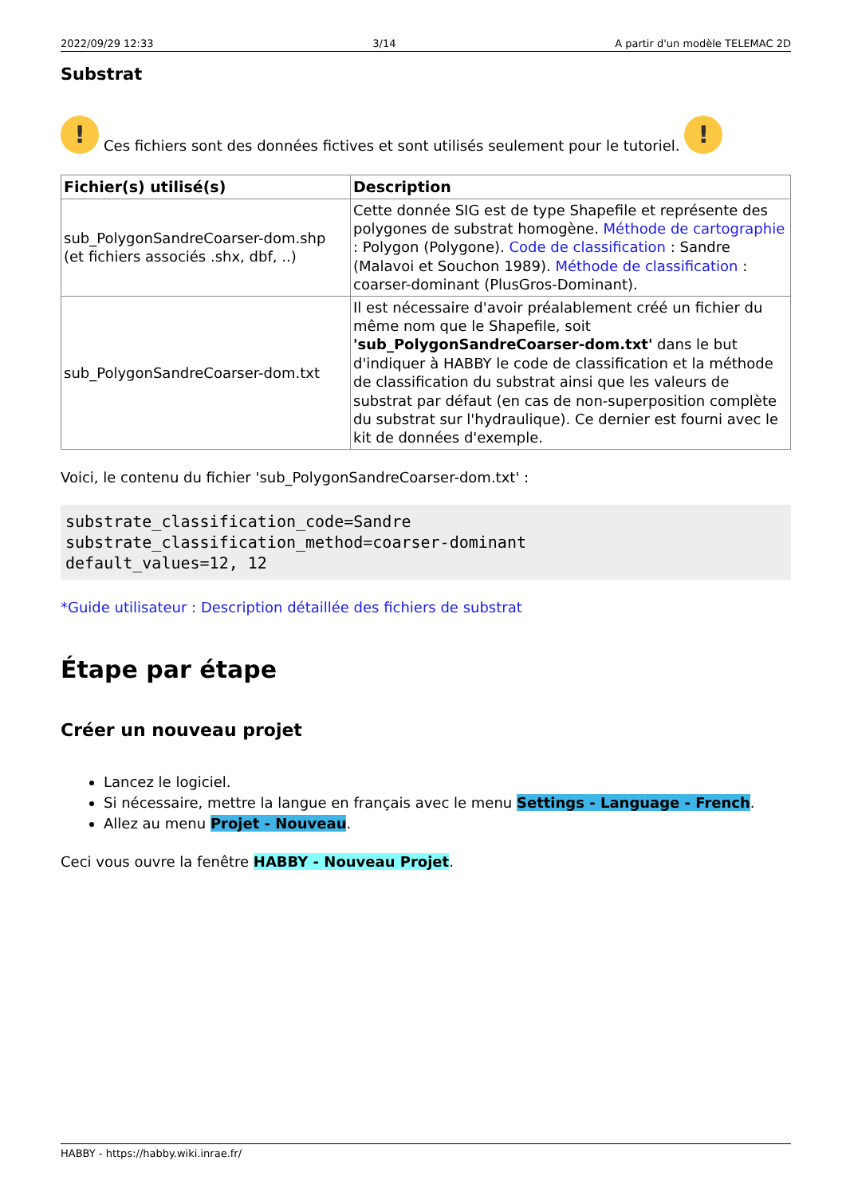2022/09/29 12:33 3/14 A partir d'un modèle TELEMAC 2D
Substrat
!
Ces fichiers sont des données fictives et sont utilisés seulement pour le tutoriel.
!
| Fichier(s) utilisé(s) | Description |
| --- | --- |
| sub_PolygonSandreCoarser-dom.shp (et fichiers associés .shx, dbf, ..) | Cette donnée SIG est de type Shapefile et représente des polygones de substrat homogène. Méthode de cartographie : Polygon (Polygone). Code de classification : Sandre (Malavoi et Souchon 1989). Méthode de classification : coarser-dominant (PlusGros-Dominant). |
| sub_PolygonSandreCoarser-dom.txt | Il est nécessaire d'avoir préalablement créé un fichier du même nom que le Shapefile, soit 'sub_PolygonSandreCoarser-dom.txt' dans le but d'indiquer à HABBY le code de classification et la méthode de classification du substrat ainsi que les valeurs de substrat par défaut (en cas de non-superposition complète du substrat sur l'hydraulique). Ce dernier est fourni avec le kit de données d'exemple. |
Voici, le contenu du fichier 'sub_PolygonSandreCoarser-dom.txt' :
substrate_classification_code=Sandre
substrate_classification_method=coarser-dominant
default_values=12, 12
*Guide utilisateur : Description détaillée des fichiers de substrat
Étape par étape
Créer un nouveau projet
Lancez le logiciel.
Si nécessaire, mettre la langue en français avec le menu Settings - Language - French.
Allez au menu Projet - Nouveau.
Ceci vous ouvre la fenêtre HABBY - Nouveau Projet.
HABBY - https://habby.wiki.inrae.fr/